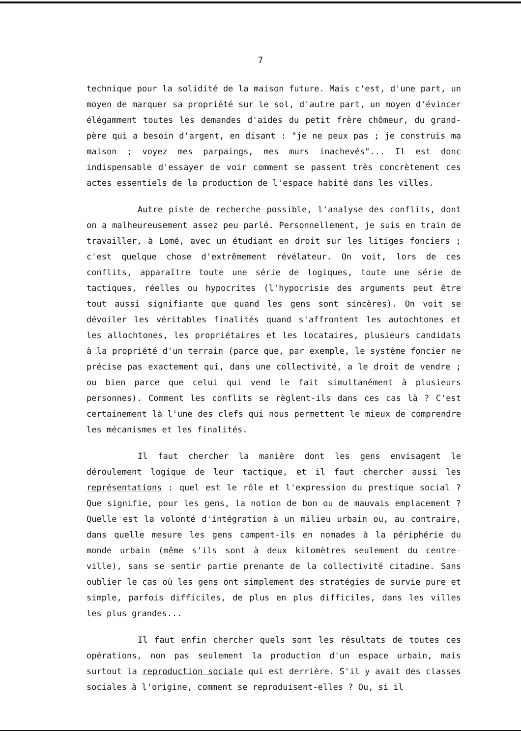7
technique pour la solidité de la maison future. Mais c'est, d'une part, un moyen de marquer sa propriété sur le sol, d'autre part, un moyen d'évincer élégamment toutes les demandes d'aides du petit frère chômeur, du grand-père qui a besoin d'argent, en disant : "je ne peux pas ; je construis ma maison ; voyez mes parpaings, mes murs inachevés"... Il est donc indispensable d'essayer de voir comment se passent très concrètement ces actes essentiels de la production de l'espace habité dans les villes.
Autre piste de recherche possible, l'analyse des conflits, dont on a malheureusement assez peu parlé. Personnellement, je suis en train de travailler, à Lomé, avec un étudiant en droit sur les litiges fonciers ; c'est quelque chose d'extrêmement révélateur. On voit, lors de ces conflits, apparaître toute une série de logiques, toute une série de tactiques, réelles ou hypocrites (l'hypocrisie des arguments peut être tout aussi signifiante que quand les gens sont sincères). On voit se dévoiler les véritables finalités quand s'affrontent les autochtones et les allochtones, les propriétaires et les locataires, plusieurs candidats à la propriété d'un terrain (parce que, par exemple, le système foncier ne précise pas exactement qui, dans une collectivité, a le droit de vendre ; ou bien parce que celui qui vend le fait simultanément à plusieurs personnes). Comment les conflits se règlent-ils dans ces cas là ? C'est certainement là l'une des clefs qui nous permettent le mieux de comprendre les mécanismes et les finalités.
Il faut chercher la manière dont les gens envisagent le déroulement logique de leur tactique, et il faut chercher aussi les représentations : quel est le rôle et l'expression du prestique social ? Que signifie, pour les gens, la notion de bon ou de mauvais emplacement ? Quelle est la volonté d'intégration à un milieu urbain ou, au contraire, dans quelle mesure les gens campent-ils en nomades à la périphérie du monde urbain (même s'ils sont à deux kilomètres seulement du centre-ville), sans se sentir partie prenante de la collectivité citadine. Sans oublier le cas où les gens ont simplement des stratégies de survie pure et simple, parfois difficiles, de plus en plus difficiles, dans les villes les plus grandes...
Il faut enfin chercher quels sont les résultats de toutes ces opérations, non pas seulement la production d'un espace urbain, mais surtout la reproduction sociale qui est derrière. S'il y avait des classes sociales à l'origine, comment se reproduisent-elles ? Ou, si il